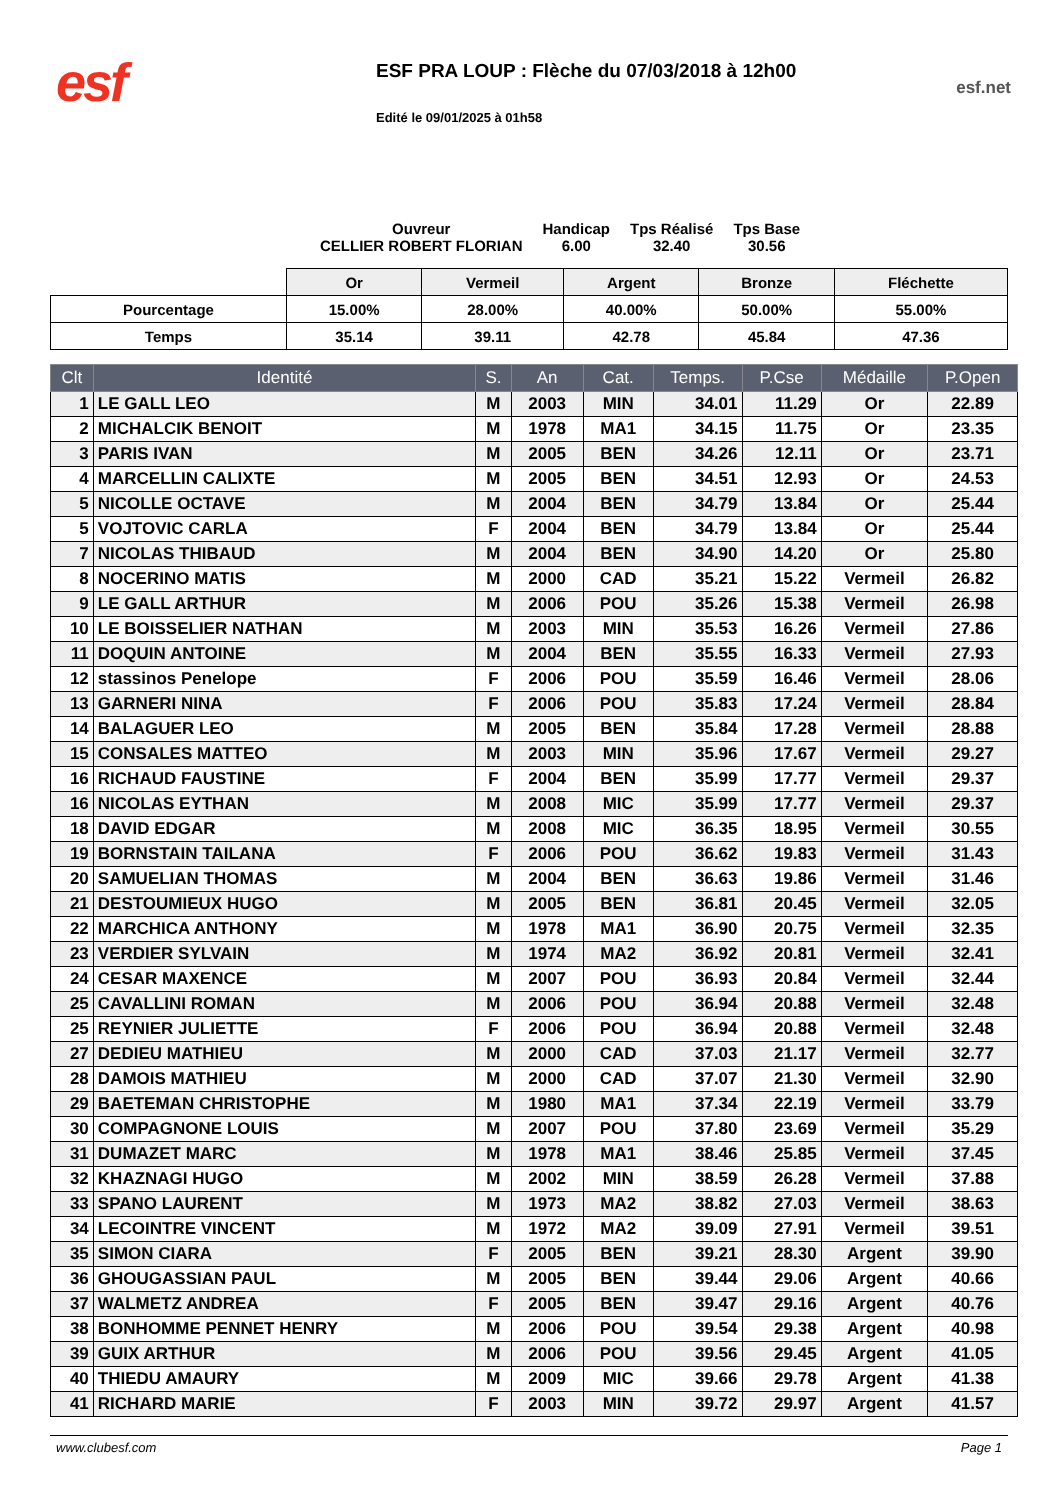esf
ESF PRA LOUP : Flèche du 07/03/2018 à 12h00
Edité le 09/01/2025 à 01h58
esf.net
Ouvreur
CELLIER ROBERT FLORIAN
Handicap
6.00
Tps Réalisé
32.40
Tps Base
30.56
| | Or | Vermeil | Argent | Bronze | Fléchette |
| Pourcentage | 15.00% | 28.00% | 40.00% | 50.00% | 55.00% |
| Temps | 35.14 | 39.11 | 42.78 | 45.84 | 47.36 |
| Clt | Identité | S. | An | Cat. | Temps. | P.Cse | Médaille | P.Open |
| --- | --- | --- | --- | --- | --- | --- | --- | --- |
| 1 | LE GALL LEO | M | 2003 | MIN | 34.01 | 11.29 | Or | 22.89 |
| 2 | MICHALCIK BENOIT | M | 1978 | MA1 | 34.15 | 11.75 | Or | 23.35 |
| 3 | PARIS IVAN | M | 2005 | BEN | 34.26 | 12.11 | Or | 23.71 |
| 4 | MARCELLIN CALIXTE | M | 2005 | BEN | 34.51 | 12.93 | Or | 24.53 |
| 5 | NICOLLE OCTAVE | M | 2004 | BEN | 34.79 | 13.84 | Or | 25.44 |
| 5 | VOJTOVIC CARLA | F | 2004 | BEN | 34.79 | 13.84 | Or | 25.44 |
| 7 | NICOLAS THIBAUD | M | 2004 | BEN | 34.90 | 14.20 | Or | 25.80 |
| 8 | NOCERINO MATIS | M | 2000 | CAD | 35.21 | 15.22 | Vermeil | 26.82 |
| 9 | LE GALL ARTHUR | M | 2006 | POU | 35.26 | 15.38 | Vermeil | 26.98 |
| 10 | LE BOISSELIER NATHAN | M | 2003 | MIN | 35.53 | 16.26 | Vermeil | 27.86 |
| 11 | DOQUIN ANTOINE | M | 2004 | BEN | 35.55 | 16.33 | Vermeil | 27.93 |
| 12 | stassinos Penelope | F | 2006 | POU | 35.59 | 16.46 | Vermeil | 28.06 |
| 13 | GARNERI NINA | F | 2006 | POU | 35.83 | 17.24 | Vermeil | 28.84 |
| 14 | BALAGUER LEO | M | 2005 | BEN | 35.84 | 17.28 | Vermeil | 28.88 |
| 15 | CONSALES MATTEO | M | 2003 | MIN | 35.96 | 17.67 | Vermeil | 29.27 |
| 16 | RICHAUD FAUSTINE | F | 2004 | BEN | 35.99 | 17.77 | Vermeil | 29.37 |
| 16 | NICOLAS EYTHAN | M | 2008 | MIC | 35.99 | 17.77 | Vermeil | 29.37 |
| 18 | DAVID EDGAR | M | 2008 | MIC | 36.35 | 18.95 | Vermeil | 30.55 |
| 19 | BORNSTAIN TAILANA | F | 2006 | POU | 36.62 | 19.83 | Vermeil | 31.43 |
| 20 | SAMUELIAN THOMAS | M | 2004 | BEN | 36.63 | 19.86 | Vermeil | 31.46 |
| 21 | DESTOUMIEUX HUGO | M | 2005 | BEN | 36.81 | 20.45 | Vermeil | 32.05 |
| 22 | MARCHICA ANTHONY | M | 1978 | MA1 | 36.90 | 20.75 | Vermeil | 32.35 |
| 23 | VERDIER SYLVAIN | M | 1974 | MA2 | 36.92 | 20.81 | Vermeil | 32.41 |
| 24 | CESAR MAXENCE | M | 2007 | POU | 36.93 | 20.84 | Vermeil | 32.44 |
| 25 | CAVALLINI ROMAN | M | 2006 | POU | 36.94 | 20.88 | Vermeil | 32.48 |
| 25 | REYNIER JULIETTE | F | 2006 | POU | 36.94 | 20.88 | Vermeil | 32.48 |
| 27 | DEDIEU MATHIEU | M | 2000 | CAD | 37.03 | 21.17 | Vermeil | 32.77 |
| 28 | DAMOIS MATHIEU | M | 2000 | CAD | 37.07 | 21.30 | Vermeil | 32.90 |
| 29 | BAETEMAN CHRISTOPHE | M | 1980 | MA1 | 37.34 | 22.19 | Vermeil | 33.79 |
| 30 | COMPAGNONE LOUIS | M | 2007 | POU | 37.80 | 23.69 | Vermeil | 35.29 |
| 31 | DUMAZET MARC | M | 1978 | MA1 | 38.46 | 25.85 | Vermeil | 37.45 |
| 32 | KHAZNAGI HUGO | M | 2002 | MIN | 38.59 | 26.28 | Vermeil | 37.88 |
| 33 | SPANO LAURENT | M | 1973 | MA2 | 38.82 | 27.03 | Vermeil | 38.63 |
| 34 | LECOINTRE VINCENT | M | 1972 | MA2 | 39.09 | 27.91 | Vermeil | 39.51 |
| 35 | SIMON CIARA | F | 2005 | BEN | 39.21 | 28.30 | Argent | 39.90 |
| 36 | GHOUGASSIAN PAUL | M | 2005 | BEN | 39.44 | 29.06 | Argent | 40.66 |
| 37 | WALMETZ ANDREA | F | 2005 | BEN | 39.47 | 29.16 | Argent | 40.76 |
| 38 | BONHOMME PENNET HENRY | M | 2006 | POU | 39.54 | 29.38 | Argent | 40.98 |
| 39 | GUIX ARTHUR | M | 2006 | POU | 39.56 | 29.45 | Argent | 41.05 |
| 40 | THIEDU AMAURY | M | 2009 | MIC | 39.66 | 29.78 | Argent | 41.38 |
| 41 | RICHARD MARIE | F | 2003 | MIN | 39.72 | 29.97 | Argent | 41.57 |
www.clubesf.com Page 1